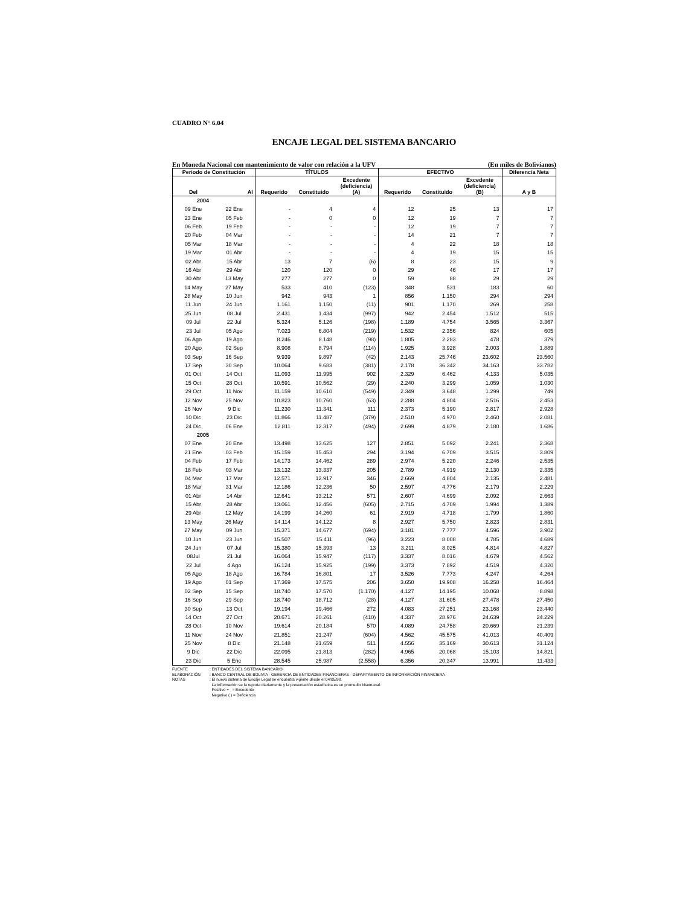CUADRO N° 6.04
ENCAJE LEGAL DEL SISTEMA BANCARIO
En Moneda Nacional con mantenimiento de valor con relación a la UFV (En miles de Bolivianos)
| Período de Constitución | | TÍTULOS | | | EFECTIVO | | | Diferencia Neta |
| --- | --- | --- | --- | --- | --- | --- | --- | --- |
| Del | Al | Requerido | Constituido | Excedente (deficiencia) (A) | Requerido | Constituido | Excedente (deficiencia) (B) | A y B |
| 2004 | | | | | | | | |
| 09 Ene | 22 Ene | - | 4 | 4 | 12 | 25 | 13 | 17 |
| 23 Ene | 05 Feb | - | 0 | 0 | 12 | 19 | 7 | 7 |
| 06 Feb | 19 Feb | - | - | - | 12 | 19 | 7 | 7 |
| 20 Feb | 04 Mar | - | - | - | 14 | 21 | 7 | 7 |
| 05 Mar | 18 Mar | - | - | - | 4 | 22 | 18 | 18 |
| 19 Mar | 01 Abr | - | - | - | 4 | 19 | 15 | 15 |
| 02 Abr | 15 Abr | 13 | 7 | (6) | 8 | 23 | 15 | 9 |
| 16 Abr | 29 Abr | 120 | 120 | 0 | 29 | 46 | 17 | 17 |
| 30 Abr | 13 May | 277 | 277 | 0 | 59 | 88 | 29 | 29 |
| 14 May | 27 May | 533 | 410 | (123) | 348 | 531 | 183 | 60 |
| 28 May | 10 Jun | 942 | 943 | 1 | 856 | 1.150 | 294 | 294 |
| 11 Jun | 24 Jun | 1.161 | 1.150 | (11) | 901 | 1.170 | 269 | 258 |
| 25 Jun | 08 Jul | 2.431 | 1.434 | (997) | 942 | 2.454 | 1.512 | 515 |
| 09 Jul | 22 Jul | 5.324 | 5.126 | (198) | 1.189 | 4.754 | 3.565 | 3.367 |
| 23 Jul | 05 Ago | 7.023 | 6.804 | (219) | 1.532 | 2.356 | 824 | 605 |
| 06 Ago | 19 Ago | 8.246 | 8.148 | (98) | 1.805 | 2.283 | 478 | 379 |
| 20 Ago | 02 Sep | 8.908 | 8.794 | (114) | 1.925 | 3.928 | 2.003 | 1.889 |
| 03 Sep | 16 Sep | 9.939 | 9.897 | (42) | 2.143 | 25.746 | 23.602 | 23.560 |
| 17 Sep | 30 Sep | 10.064 | 9.683 | (381) | 2.178 | 36.342 | 34.163 | 33.782 |
| 01 Oct | 14 Oct | 11.093 | 11.995 | 902 | 2.329 | 6.462 | 4.133 | 5.035 |
| 15 Oct | 28 Oct | 10.591 | 10.562 | (29) | 2.240 | 3.299 | 1.059 | 1.030 |
| 29 Oct | 11 Nov | 11.159 | 10.610 | (549) | 2.349 | 3.648 | 1.299 | 749 |
| 12 Nov | 25 Nov | 10.823 | 10.760 | (63) | 2.288 | 4.804 | 2.516 | 2.453 |
| 26 Nov | 9 Dic | 11.230 | 11.341 | 111 | 2.373 | 5.190 | 2.817 | 2.928 |
| 10 Dic | 23 Dic | 11.866 | 11.487 | (379) | 2.510 | 4.970 | 2.460 | 2.081 |
| 24 Dic | 06 Ene | 12.811 | 12.317 | (494) | 2.699 | 4.879 | 2.180 | 1.686 |
| 2005 | | | | | | | | |
| 07 Ene | 20 Ene | 13.498 | 13.625 | 127 | 2.851 | 5.092 | 2.241 | 2.368 |
| 21 Ene | 03 Feb | 15.159 | 15.453 | 294 | 3.194 | 6.709 | 3.515 | 3.809 |
| 04 Feb | 17 Feb | 14.173 | 14.462 | 289 | 2.974 | 5.220 | 2.246 | 2.535 |
| 18 Feb | 03 Mar | 13.132 | 13.337 | 205 | 2.789 | 4.919 | 2.130 | 2.335 |
| 04 Mar | 17 Mar | 12.571 | 12.917 | 346 | 2.669 | 4.804 | 2.135 | 2.481 |
| 18 Mar | 31 Mar | 12.186 | 12.236 | 50 | 2.597 | 4.776 | 2.179 | 2.229 |
| 01 Abr | 14 Abr | 12.641 | 13.212 | 571 | 2.607 | 4.699 | 2.092 | 2.663 |
| 15 Abr | 28 Abr | 13.061 | 12.456 | (605) | 2.715 | 4.709 | 1.994 | 1.389 |
| 29 Abr | 12 May | 14.199 | 14.260 | 61 | 2.919 | 4.718 | 1.799 | 1.860 |
| 13 May | 26 May | 14.114 | 14.122 | 8 | 2.927 | 5.750 | 2.823 | 2.831 |
| 27 May | 09 Jun | 15.371 | 14.677 | (694) | 3.181 | 7.777 | 4.596 | 3.902 |
| 10 Jun | 23 Jun | 15.507 | 15.411 | (96) | 3.223 | 8.008 | 4.785 | 4.689 |
| 24 Jun | 07 Jul | 15.380 | 15.393 | 13 | 3.211 | 8.025 | 4.814 | 4.827 |
| 08Jul | 21 Jul | 16.064 | 15.947 | (117) | 3.337 | 8.016 | 4.679 | 4.562 |
| 22 Jul | 4 Ago | 16.124 | 15.925 | (199) | 3.373 | 7.892 | 4.519 | 4.320 |
| 05 Ago | 18 Ago | 16.784 | 16.801 | 17 | 3.526 | 7.773 | 4.247 | 4.264 |
| 19 Ago | 01 Sep | 17.369 | 17.575 | 206 | 3.650 | 19.908 | 16.258 | 16.464 |
| 02 Sep | 15 Sep | 18.740 | 17.570 | (1.170) | 4.127 | 14.195 | 10.068 | 8.898 |
| 16 Sep | 29 Sep | 18.740 | 18.712 | (28) | 4.127 | 31.605 | 27.478 | 27.450 |
| 30 Sep | 13 Oct | 19.194 | 19.466 | 272 | 4.083 | 27.251 | 23.168 | 23.440 |
| 14 Oct | 27 Oct | 20.671 | 20.261 | (410) | 4.337 | 28.976 | 24.639 | 24.229 |
| 28 Oct | 10 Nov | 19.614 | 20.184 | 570 | 4.089 | 24.758 | 20.669 | 21.239 |
| 11 Nov | 24 Nov | 21.851 | 21.247 | (604) | 4.562 | 45.575 | 41.013 | 40.409 |
| 25 Nov | 8 Dic | 21.148 | 21.659 | 511 | 4.556 | 35.169 | 30.613 | 31.124 |
| 9 Dic | 22 Dic | 22.095 | 21.813 | (282) | 4.965 | 20.068 | 15.103 | 14.821 |
| 23 Dic | 5 Ene | 28.545 | 25.987 | (2.558) | 6.356 | 20.347 | 13.991 | 11.433 |
FUENTE: ENTIDADES DEL SISTEMA BANCARIO
ELABORACIÓN: BANCO CENTRAL DE BOLIVIA - GERENCIA DE ENTIDADES FINANCIERAS - DEPARTAMENTO DE INFORMACIÓN FINANCIERA
NOTAS: El nuevo sistema de Encaje Legal se encuentra vigente desde el 04/05/98.
La información se la reporta diariamente y la presentación estadística es un promedio bisemanal.
Positivo + = Excedente
Negativo ( ) = Deficiencia